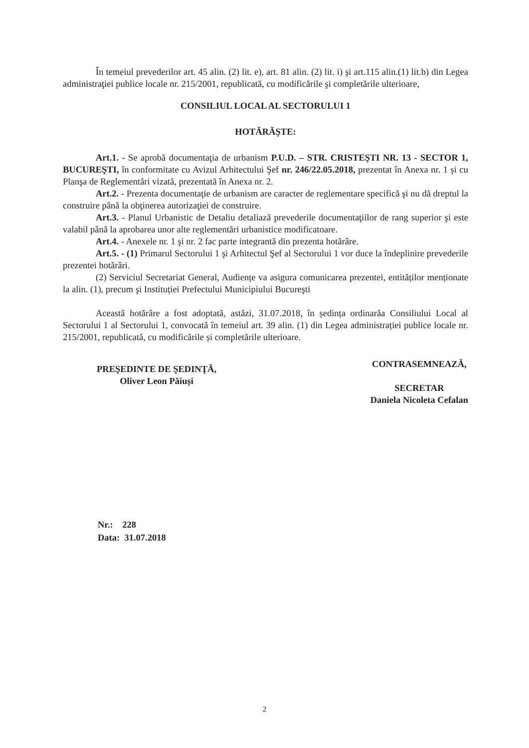În temeiul prevederilor art. 45 alin. (2) lit. e), art. 81 alin. (2) lit. i) şi art.115 alin.(1) lit.b) din Legea administraţiei publice locale nr. 215/2001, republicată, cu modificările şi completările ulterioare,
CONSILIUL LOCAL AL SECTORULUI 1
HOTĂRĂŞTE:
Art.1. - Se aprobă documentaţia de urbanism P.U.D. – STR. CRISTEŞTI NR. 13 - SECTOR 1, BUCUREŞTI, în conformitate cu Avizul Arhitectului Şef nr. 246/22.05.2018, prezentat în Anexa nr. 1 și cu Planşa de Reglementări vizată, prezentată în Anexa nr. 2.
Art.2. - Prezenta documentaţie de urbanism are caracter de reglementare specifică şi nu dă dreptul la construire până la obţinerea autorizaţiei de construire.
Art.3. - Planul Urbanistic de Detaliu detaliază prevederile documentaţiilor de rang superior şi este valabil până la aprobarea unor alte reglementări urbanistice modificatoare.
Art.4. - Anexele nr. 1 şi nr. 2 fac parte integrantă din prezenta hotărâre.
Art.5. - (1) Primarul Sectorului 1 şi Arhitectul Şef al Sectorului 1 vor duce la îndeplinire prevederile prezentei hotărâri.
(2) Serviciul Secretariat General, Audiențe va asigura comunicarea prezentei, entităților menționate la alin. (1), precum şi Instituției Prefectului Municipiului Bucureşti
Această hotărâre a fost adoptată, astăzi, 31.07.2018, în ședința ordinarăa Consiliului Local al Sectorului 1 al Sectorului 1, convocată în temeiul art. 39 alin. (1) din Legea administrației publice locale nr. 215/2001, republicată, cu modificările și completările ulterioare.
PREŞEDINTE DE ŞEDINŢĂ,
Oliver Leon Păiuși
CONTRASEMNEAZĂ,
SECRETAR
Daniela Nicoleta Cefalan
Nr.: 228
Data: 31.07.2018
2